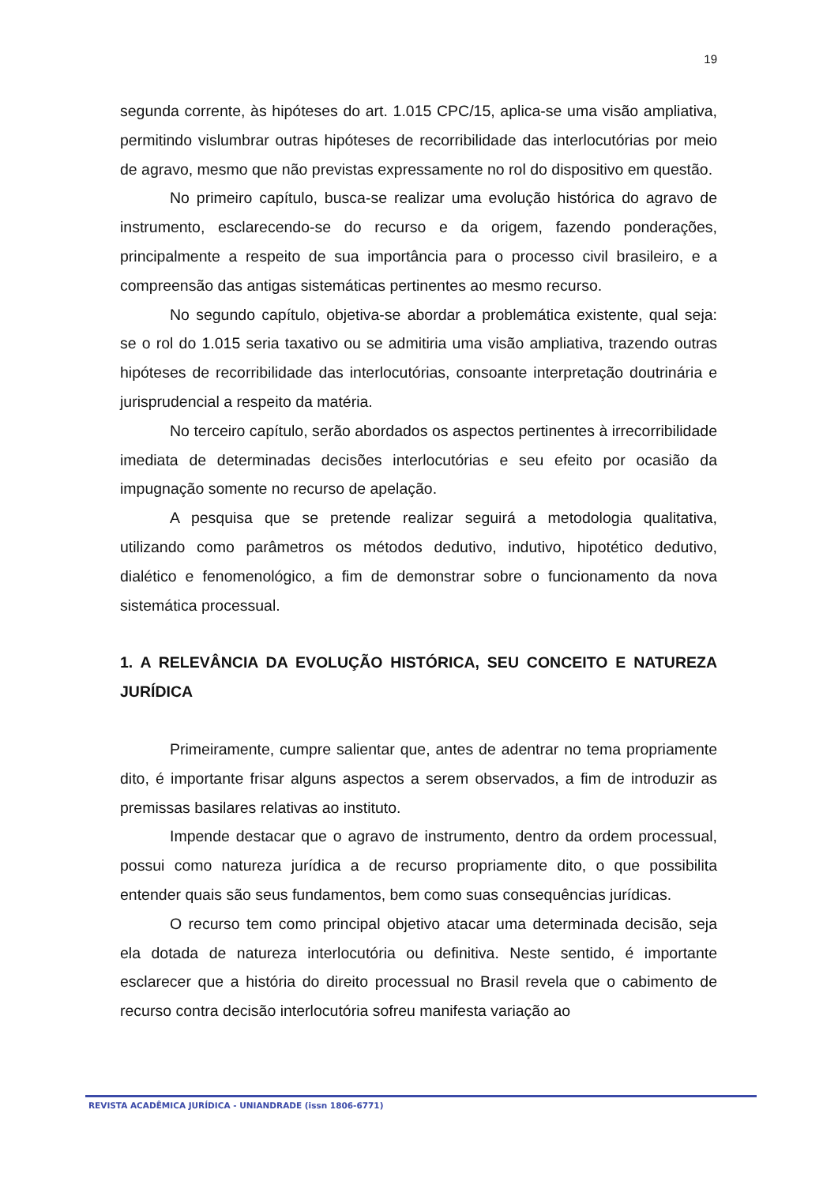19
segunda corrente, às hipóteses do art. 1.015 CPC/15, aplica-se uma visão ampliativa, permitindo vislumbrar outras hipóteses de recorribilidade das interlocutórias por meio de agravo, mesmo que não previstas expressamente no rol do dispositivo em questão.
No primeiro capítulo, busca-se realizar uma evolução histórica do agravo de instrumento, esclarecendo-se do recurso e da origem, fazendo ponderações, principalmente a respeito de sua importância para o processo civil brasileiro, e a compreensão das antigas sistemáticas pertinentes ao mesmo recurso.
No segundo capítulo, objetiva-se abordar a problemática existente, qual seja: se o rol do 1.015 seria taxativo ou se admitiria uma visão ampliativa, trazendo outras hipóteses de recorribilidade das interlocutórias, consoante interpretação doutrinária e jurisprudencial a respeito da matéria.
No terceiro capítulo, serão abordados os aspectos pertinentes à irrecorribilidade imediata de determinadas decisões interlocutórias e seu efeito por ocasião da impugnação somente no recurso de apelação.
A pesquisa que se pretende realizar seguirá a metodologia qualitativa, utilizando como parâmetros os métodos dedutivo, indutivo, hipotético dedutivo, dialético e fenomenológico, a fim de demonstrar sobre o funcionamento da nova sistemática processual.
1. A RELEVÂNCIA DA EVOLUÇÃO HISTÓRICA, SEU CONCEITO E NATUREZA JURÍDICA
Primeiramente, cumpre salientar que, antes de adentrar no tema propriamente dito, é importante frisar alguns aspectos a serem observados, a fim de introduzir as premissas basilares relativas ao instituto.
Impende destacar que o agravo de instrumento, dentro da ordem processual, possui como natureza jurídica a de recurso propriamente dito, o que possibilita entender quais são seus fundamentos, bem como suas consequências jurídicas.
O recurso tem como principal objetivo atacar uma determinada decisão, seja ela dotada de natureza interlocutória ou definitiva. Neste sentido, é importante esclarecer que a história do direito processual no Brasil revela que o cabimento de recurso contra decisão interlocutória sofreu manifesta variação ao
REVISTA ACADÊMICA JURÍDICA - UNIANDRADE (issn 1806-6771)